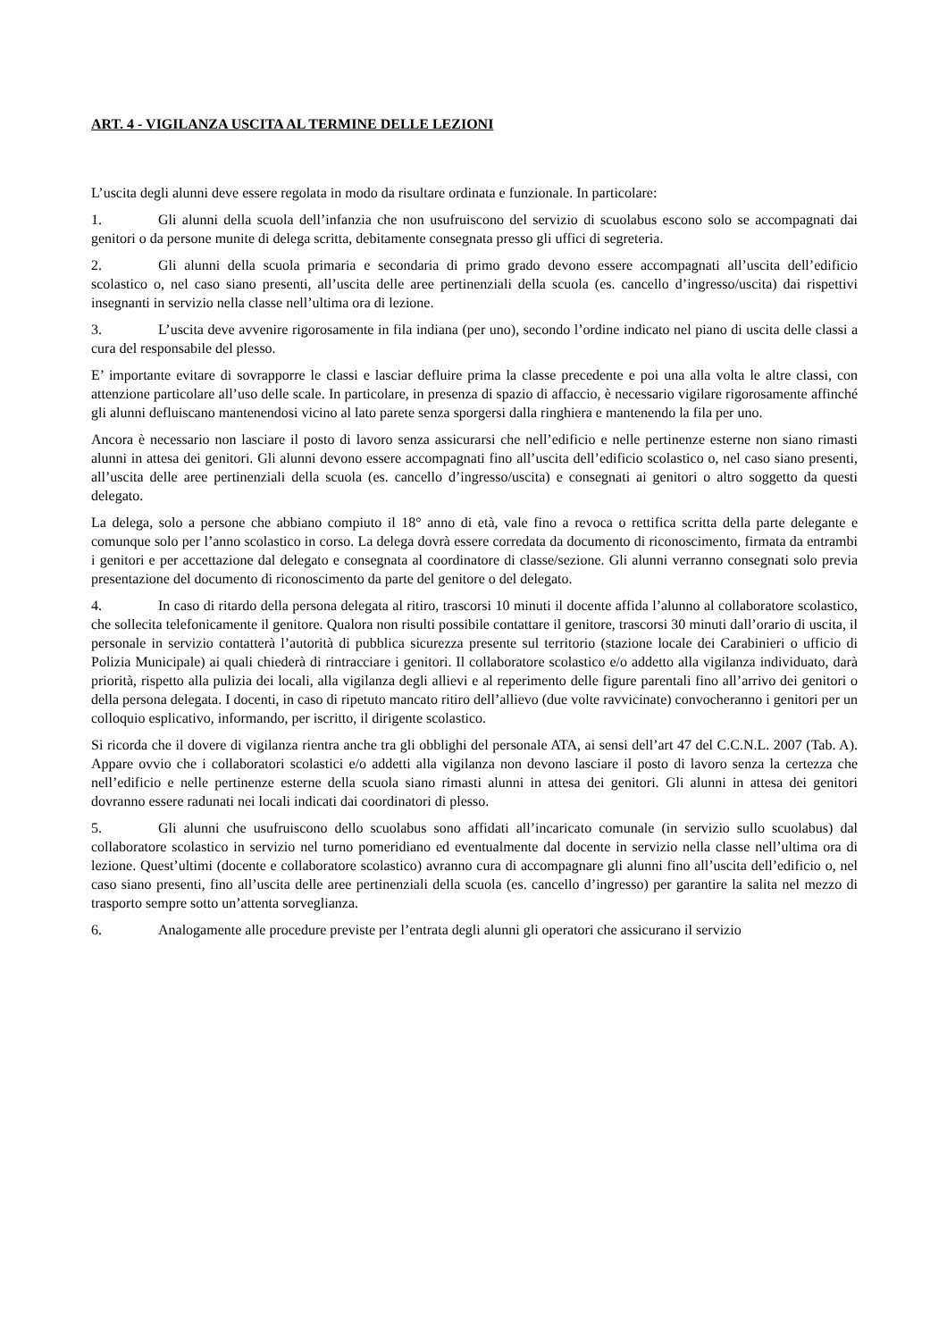ART. 4 - VIGILANZA USCITA AL TERMINE DELLE LEZIONI
L’uscita degli alunni deve essere regolata in modo da risultare ordinata e funzionale. In particolare:
1. Gli alunni della scuola dell’infanzia che non usufruiscono del servizio di scuolabus escono solo se accompagnati dai genitori o da persone munite di delega scritta, debitamente consegnata presso gli uffici di segreteria.
2. Gli alunni della scuola primaria e secondaria di primo grado devono essere accompagnati all’uscita dell’edificio scolastico o, nel caso siano presenti, all’uscita delle aree pertinenziali della scuola (es. cancello d’ingresso/uscita) dai rispettivi insegnanti in servizio nella classe nell’ultima ora di lezione.
3. L’uscita deve avvenire rigorosamente in fila indiana (per uno), secondo l’ordine indicato nel piano di uscita delle classi a cura del responsabile del plesso.
E’ importante evitare di sovrapporre le classi e lasciar defluire prima la classe precedente e poi una alla volta le altre classi, con attenzione particolare all’uso delle scale. In particolare, in presenza di spazio di affaccio, è necessario vigilare rigorosamente affinché gli alunni defluiscano mantenendosi vicino al lato parete senza sporgersi dalla ringhiera e mantenendo la fila per uno.
Ancora è necessario non lasciare il posto di lavoro senza assicurarsi che nell’edificio e nelle pertinenze esterne non siano rimasti alunni in attesa dei genitori. Gli alunni devono essere accompagnati fino all’uscita dell’edificio scolastico o, nel caso siano presenti, all’uscita delle aree pertinenziali della scuola (es. cancello d’ingresso/uscita) e consegnati ai genitori o altro soggetto da questi delegato.
La delega, solo a persone che abbiano compiuto il 18° anno di età, vale fino a revoca o rettifica scritta della parte delegante e comunque solo per l’anno scolastico in corso. La delega dovrà essere corredata da documento di riconoscimento, firmata da entrambi i genitori e per accettazione dal delegato e consegnata al coordinatore di classe/sezione. Gli alunni verranno consegnati solo previa presentazione del documento di riconoscimento da parte del genitore o del delegato.
4. In caso di ritardo della persona delegata al ritiro, trascorsi 10 minuti il docente affida l’alunno al collaboratore scolastico, che sollecita telefonicamente il genitore. Qualora non risulti possibile contattare il genitore, trascorsi 30 minuti dall’orario di uscita, il personale in servizio contatterà l’autorità di pubblica sicurezza presente sul territorio (stazione locale dei Carabinieri o ufficio di Polizia Municipale) ai quali chiederà di rintracciare i genitori. Il collaboratore scolastico e/o addetto alla vigilanza individuato, darà priorità, rispetto alla pulizia dei locali, alla vigilanza degli allievi e al reperimento delle figure parentali fino all’arrivo dei genitori o della persona delegata. I docenti, in caso di ripetuto mancato ritiro dell’allievo (due volte ravvicinate) convocheranno i genitori per un colloquio esplicativo, informando, per iscritto, il dirigente scolastico.
Si ricorda che il dovere di vigilanza rientra anche tra gli obblighi del personale ATA, ai sensi dell’art 47 del C.C.N.L. 2007 (Tab. A). Appare ovvio che i collaboratori scolastici e/o addetti alla vigilanza non devono lasciare il posto di lavoro senza la certezza che nell’edificio e nelle pertinenze esterne della scuola siano rimasti alunni in attesa dei genitori. Gli alunni in attesa dei genitori dovranno essere radunati nei locali indicati dai coordinatori di plesso.
5. Gli alunni che usufruiscono dello scuolabus sono affidati all’incaricato comunale (in servizio sullo scuolabus) dal collaboratore scolastico in servizio nel turno pomeridiano ed eventualmente dal docente in servizio nella classe nell’ultima ora di lezione. Quest’ultimi (docente e collaboratore scolastico) avranno cura di accompagnare gli alunni fino all’uscita dell’edificio o, nel caso siano presenti, fino all’uscita delle aree pertinenziali della scuola (es. cancello d’ingresso) per garantire la salita nel mezzo di trasporto sempre sotto un’attenta sorveglianza.
6. Analogamente alle procedure previste per l’entrata degli alunni gli operatori che assicurano il servizio